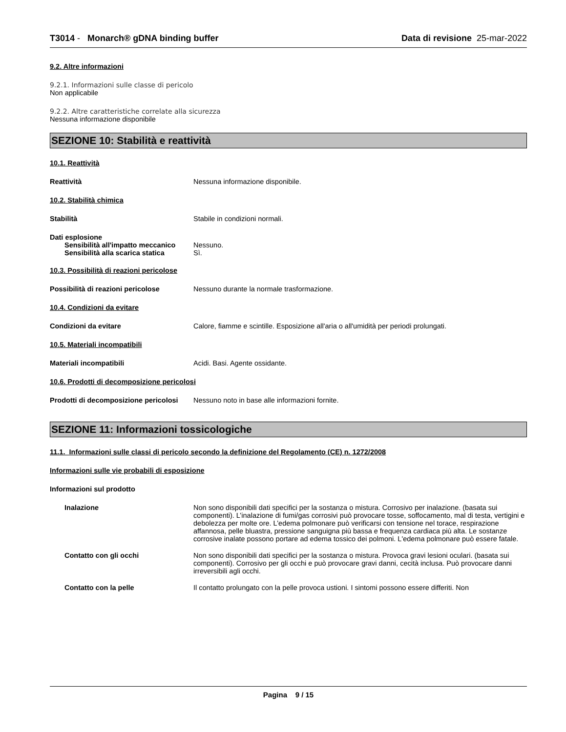T3014 - Monarch® gDNA binding buffer Data di revisione 25-mar-2022
9.2. Altre informazioni
9.2.1. Informazioni sulle classe di pericolo
Non applicabile
9.2.2. Altre caratteristiche correlate alla sicurezza
Nessuna informazione disponibile
SEZIONE 10: Stabilità e reattività
10.1. Reattività
Reattività Nessuna informazione disponibile.
10.2. Stabilità chimica
Stabilità Stabile in condizioni normali.
Dati esplosione
Sensibilità all'impatto meccanico Nessuno.
Sensibilità alla scarica statica Sì.
10.3. Possibilità di reazioni pericolose
Possibilità di reazioni pericolose Nessuno durante la normale trasformazione.
10.4. Condizioni da evitare
Condizioni da evitare Calore, fiamme e scintille. Esposizione all'aria o all'umidità per periodi prolungati.
10.5. Materiali incompatibili
Materiali incompatibili Acidi. Basi. Agente ossidante.
10.6. Prodotti di decomposizione pericolosi
Prodotti di decomposizione pericolosi Nessuno noto in base alle informazioni fornite.
SEZIONE 11: Informazioni tossicologiche
11.1. Informazioni sulle classi di pericolo secondo la definizione del Regolamento (CE) n. 1272/2008
Informazioni sulle vie probabili di esposizione
Informazioni sul prodotto
Inalazione Non sono disponibili dati specifici per la sostanza o mistura. Corrosivo per inalazione. (basata sui componenti). L’inalazione di fumi/gas corrosivi può provocare tosse, soffocamento, mal di testa, vertigini e debolezza per molte ore. L’edema polmonare può verificarsi con tensione nel torace, respirazione affannosa, pelle bluastra, pressione sanguigna più bassa e frequenza cardiaca più alta. Le sostanze corrosive inalate possono portare ad edema tossico dei polmoni. L'edema polmonare può essere fatale.
Contatto con gli occhi Non sono disponibili dati specifici per la sostanza o mistura. Provoca gravi lesioni oculari. (basata sui componenti). Corrosivo per gli occhi e può provocare gravi danni, cecità inclusa. Può provocare danni irreversibili agli occhi.
Contatto con la pelle Il contatto prolungato con la pelle provoca ustioni. I sintomi possono essere differiti. Non
Pagina 9 / 15